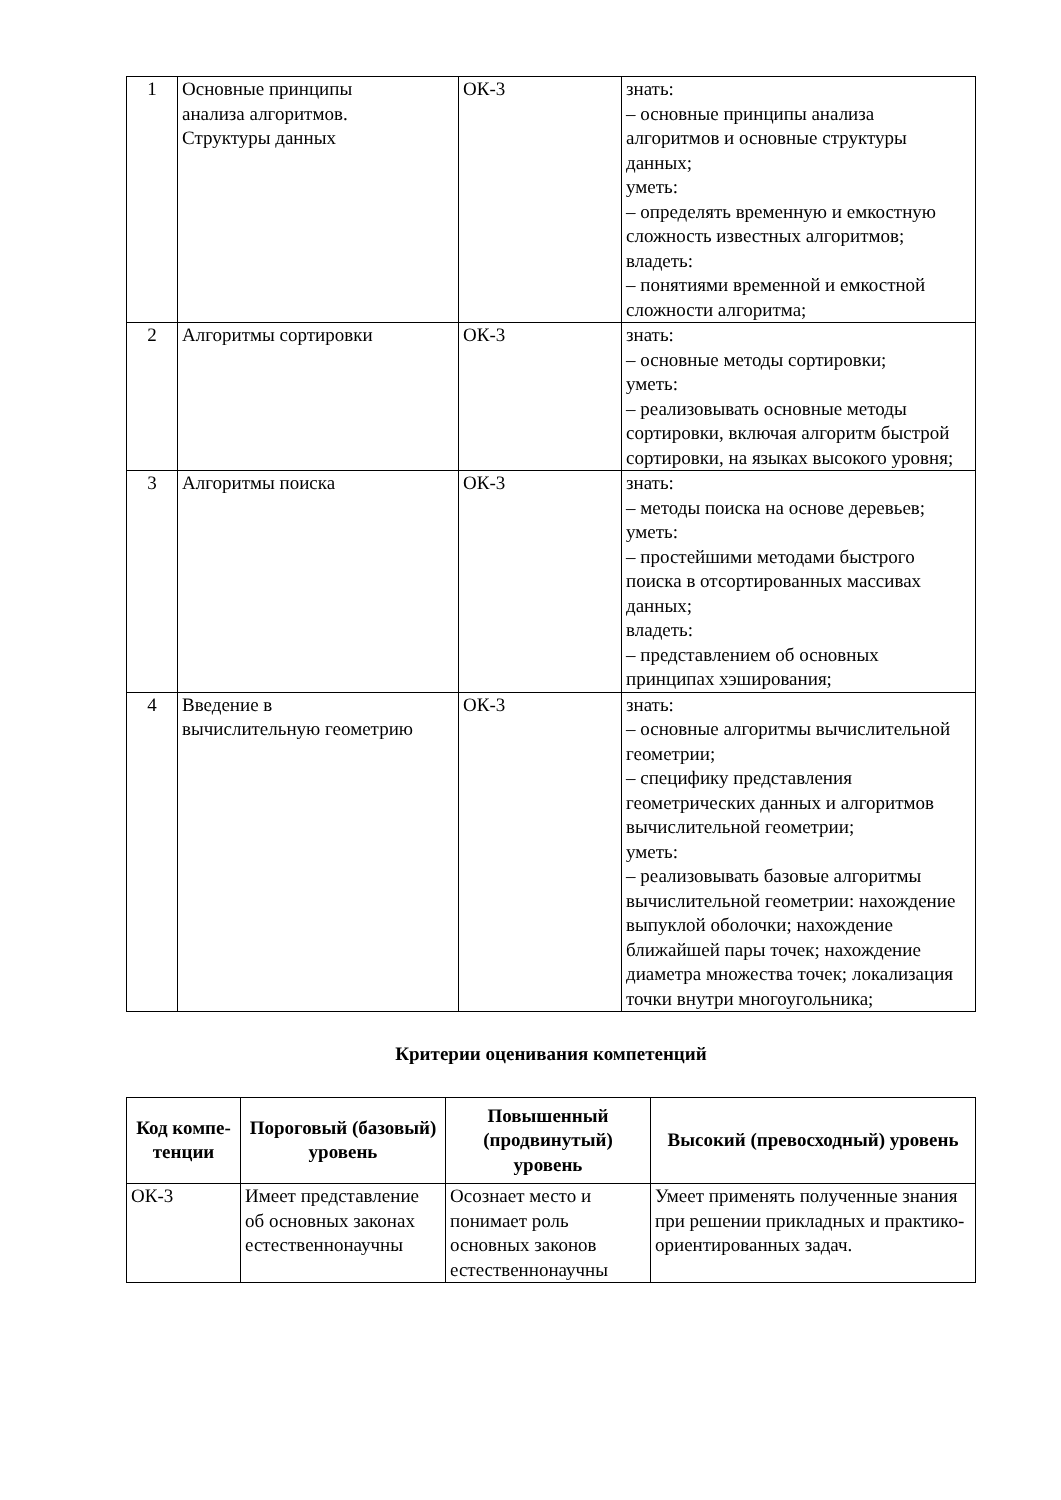| 1 | Основные принципы анализа алгоритмов. Структуры данных | ОК-3 | знать: – основные принципы анализа алгоритмов и основные структуры данных; уметь: – определять временную и емкостную сложность известных алгоритмов; владеть: – понятиями временной и емкостной сложности алгоритма; |
| 2 | Алгоритмы сортировки | ОК-3 | знать: – основные методы сортировки; уметь: – реализовывать основные методы сортировки, включая алгоритм быстрой сортировки, на языках высокого уровня; |
| 3 | Алгоритмы поиска | ОК-3 | знать: – методы поиска на основе деревьев; уметь: – простейшими методами быстрого поиска в отсортированных массивах данных; владеть: – представлением об основных принципах хэширования; |
| 4 | Введение в вычислительную геометрию | ОК-3 | знать: – основные алгоритмы вычислительной геометрии; – специфику представления геометрических данных и алгоритмов вычислительной геометрии; уметь: – реализовывать базовые алгоритмы вычислительной геометрии: нахождение выпуклой оболочки; нахождение ближайшей пары точек; нахождение диаметра множества точек; локализация точки внутри многоугольника; |
Критерии оценивания компетенций
| Код компе- тенции | Пороговый (базовый) уровень | Повышенный (продвинутый) уровень | Высокий (превосходный) уровень |
| --- | --- | --- | --- |
| ОК-3 | Имеет представление об основных законах естественнонаучны | Осознает место и понимает роль основных законов естественнонаучны | Умеет применять полученные знания при решении прикладных и практико-ориентированных задач. |